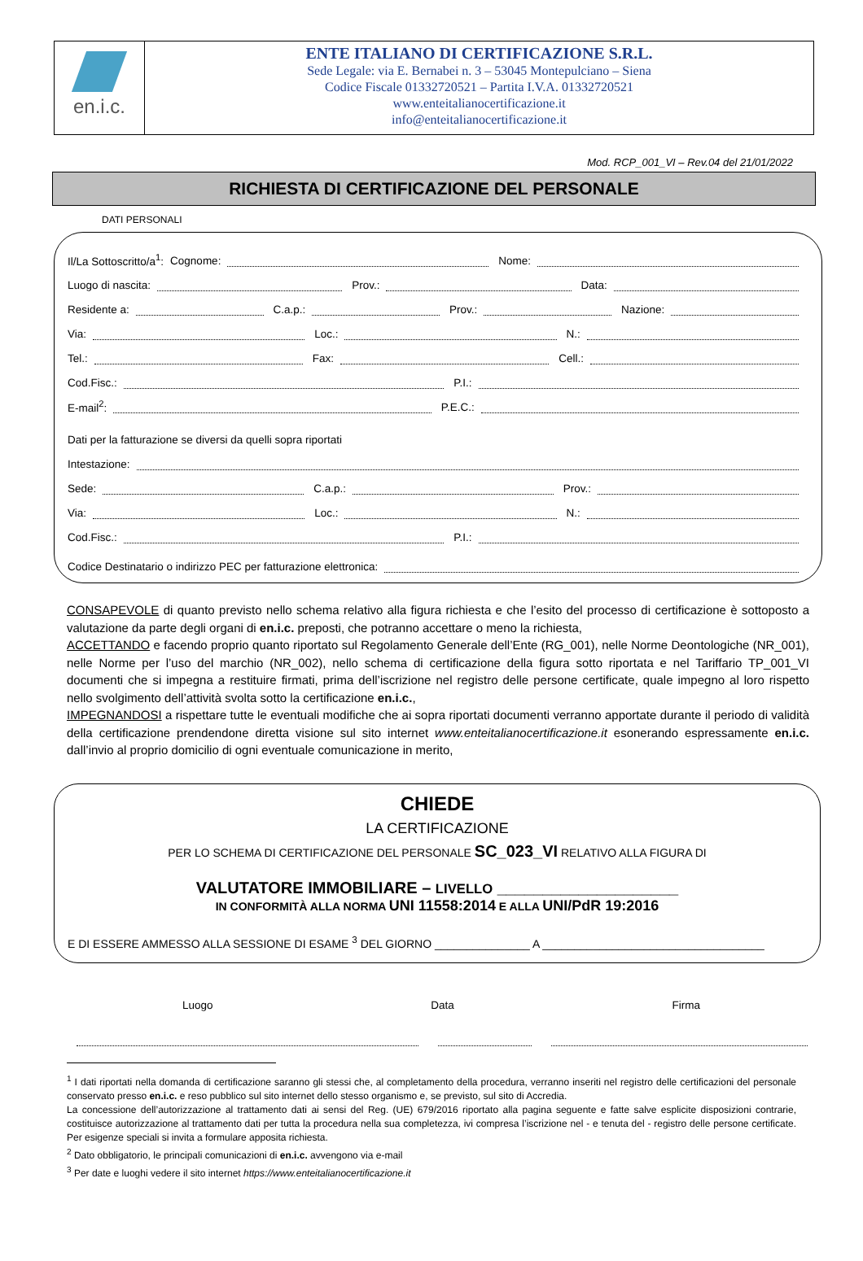en.i.c.
ENTE ITALIANO DI CERTIFICAZIONE S.R.L.
Sede Legale: via E. Bernabei n. 3 – 53045 Montepulciano – Siena
Codice Fiscale 01332720521 – Partita I.V.A. 01332720521
www.enteitalianocertificazione.it
info@enteitalianocertificazione.it
Mod. RCP_001_VI – Rev.04 del 21/01/2022
RICHIESTA DI CERTIFICAZIONE DEL PERSONALE
DATI PERSONALI
Il/La Sottoscritto/a<sup>1</sup>: Cognome:
Nome:
Luogo di nascita:
Prov.:
Data:
Residente a:
C.a.p.:
Prov.:
Nazione:
Via:
Loc.:
N.:
Tel.:
Fax:
Cell.:
Cod.Fisc.:
P.I.:
E-mail<sup>2</sup>:
P.E.C.:
Dati per la fatturazione se diversi da quelli sopra riportati
Intestazione:
Sede:
C.a.p.:
Prov.:
Via:
Loc.:
N.:
Cod.Fisc.:
P.I.:
Codice Destinatario o indirizzo PEC per fatturazione elettronica:
CONSAPEVOLE di quanto previsto nello schema relativo alla figura richiesta e che l’esito del processo di certificazione è sottoposto a valutazione da parte degli organi di en.i.c. preposti, che potranno accettare o meno la richiesta,
ACCETTANDO e facendo proprio quanto riportato sul Regolamento Generale dell’Ente (RG_001), nelle Norme Deontologiche (NR_001), nelle Norme per l’uso del marchio (NR_002), nello schema di certificazione della figura sotto riportata e nel Tariffario TP_001_VI documenti che si impegna a restituire firmati, prima dell’iscrizione nel registro delle persone certificate, quale impegno al loro rispetto nello svolgimento dell’attività svolta sotto la certificazione en.i.c.,
IMPEGNANDOSI a rispettare tutte le eventuali modifiche che ai sopra riportati documenti verranno apportate durante il periodo di validità della certificazione prendendone diretta visione sul sito internet www.enteitalianocertificazione.it esonerando espressamente en.i.c. dall’invio al proprio domicilio di ogni eventuale comunicazione in merito,
CHIEDE
LA CERTIFICAZIONE
PER LO SCHEMA DI CERTIFICAZIONE DEL PERSONALE SC_023_VI RELATIVO ALLA FIGURA DI
VALUTATORE IMMOBILIARE – LIVELLO ____________________
IN CONFORMITÀ ALLA NORMA UNI 11558:2014 E ALLA UNI/PdR 19:2016
E DI ESSERE AMMESSO ALLA SESSIONE DI ESAME <sup>3</sup> DEL GIORNO _______________ A ___________________________________
Luogo Data Firma
<sup>1</sup> I dati riportati nella domanda di certificazione saranno gli stessi che, al completamento della procedura, verranno inseriti nel registro delle certificazioni del personale conservato presso en.i.c. e reso pubblico sul sito internet dello stesso organismo e, se previsto, sul sito di Accredia.
La concessione dell’autorizzazione al trattamento dati ai sensi del Reg. (UE) 679/2016 riportato alla pagina seguente e fatte salve esplicite disposizioni contrarie, costituisce autorizzazione al trattamento dati per tutta la procedura nella sua completezza, ivi compresa l’iscrizione nel - e tenuta del - registro delle persone certificate. Per esigenze speciali si invita a formulare apposita richiesta.
<sup>2</sup> Dato obbligatorio, le principali comunicazioni di en.i.c. avvengono via e-mail
<sup>3</sup> Per date e luoghi vedere il sito internet https://www.enteitalianocertificazione.it